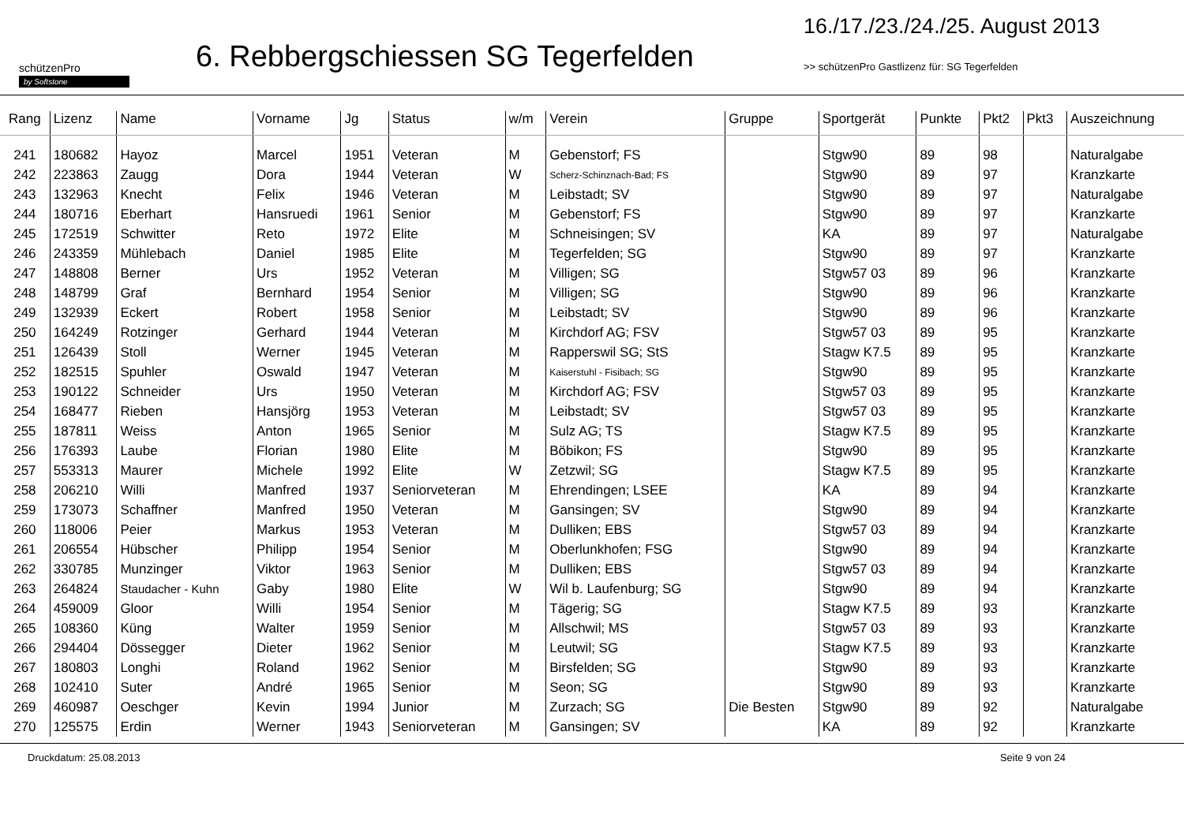schützenPro
by Softstone
6. Rebbergschiessen SG Tegerfelden
16./17./23./24./25. August 2013
>> schützenPro Gastlizenz für: SG Tegerfelden
| Rang | Lizenz | Name | Vorname | Jg | Status | w/m | Verein | Gruppe | Sportgerät | Punkte | Pkt2 | Pkt3 | Auszeichnung |
| --- | --- | --- | --- | --- | --- | --- | --- | --- | --- | --- | --- | --- | --- |
| 241 | 180682 | Hayoz | Marcel | 1951 | Veteran | M | Gebenstorf; FS | | Stgw90 | 89 | 98 | | Naturalgabe |
| 242 | 223863 | Zaugg | Dora | 1944 | Veteran | W | Scherz-Schinznach-Bad; FS | | Stgw90 | 89 | 97 | | Kranzkarte |
| 243 | 132963 | Knecht | Felix | 1946 | Veteran | M | Leibstadt; SV | | Stgw90 | 89 | 97 | | Naturalgabe |
| 244 | 180716 | Eberhart | Hansruedi | 1961 | Senior | M | Gebenstorf; FS | | Stgw90 | 89 | 97 | | Kranzkarte |
| 245 | 172519 | Schwitter | Reto | 1972 | Elite | M | Schneisingen; SV | | KA | 89 | 97 | | Naturalgabe |
| 246 | 243359 | Mühlebach | Daniel | 1985 | Elite | M | Tegerfelden; SG | | Stgw90 | 89 | 97 | | Kranzkarte |
| 247 | 148808 | Berner | Urs | 1952 | Veteran | M | Villigen; SG | | Stgw57 03 | 89 | 96 | | Kranzkarte |
| 248 | 148799 | Graf | Bernhard | 1954 | Senior | M | Villigen; SG | | Stgw90 | 89 | 96 | | Kranzkarte |
| 249 | 132939 | Eckert | Robert | 1958 | Senior | M | Leibstadt; SV | | Stgw90 | 89 | 96 | | Kranzkarte |
| 250 | 164249 | Rotzinger | Gerhard | 1944 | Veteran | M | Kirchdorf AG; FSV | | Stgw57 03 | 89 | 95 | | Kranzkarte |
| 251 | 126439 | Stoll | Werner | 1945 | Veteran | M | Rapperswil SG; StS | | Stagw K7.5 | 89 | 95 | | Kranzkarte |
| 252 | 182515 | Spuhler | Oswald | 1947 | Veteran | M | Kaiserstuhl - Fisibach; SG | | Stgw90 | 89 | 95 | | Kranzkarte |
| 253 | 190122 | Schneider | Urs | 1950 | Veteran | M | Kirchdorf AG; FSV | | Stgw57 03 | 89 | 95 | | Kranzkarte |
| 254 | 168477 | Rieben | Hansjörg | 1953 | Veteran | M | Leibstadt; SV | | Stgw57 03 | 89 | 95 | | Kranzkarte |
| 255 | 187811 | Weiss | Anton | 1965 | Senior | M | Sulz AG; TS | | Stagw K7.5 | 89 | 95 | | Kranzkarte |
| 256 | 176393 | Laube | Florian | 1980 | Elite | M | Böbikon; FS | | Stgw90 | 89 | 95 | | Kranzkarte |
| 257 | 553313 | Maurer | Michele | 1992 | Elite | W | Zetzwil; SG | | Stagw K7.5 | 89 | 95 | | Kranzkarte |
| 258 | 206210 | Willi | Manfred | 1937 | Seniorveteran | M | Ehrendingen; LSEE | | KA | 89 | 94 | | Kranzkarte |
| 259 | 173073 | Schaffner | Manfred | 1950 | Veteran | M | Gansingen; SV | | Stgw90 | 89 | 94 | | Kranzkarte |
| 260 | 118006 | Peier | Markus | 1953 | Veteran | M | Dulliken; EBS | | Stgw57 03 | 89 | 94 | | Kranzkarte |
| 261 | 206554 | Hübscher | Philipp | 1954 | Senior | M | Oberlunkhofen; FSG | | Stgw90 | 89 | 94 | | Kranzkarte |
| 262 | 330785 | Munzinger | Viktor | 1963 | Senior | M | Dulliken; EBS | | Stgw57 03 | 89 | 94 | | Kranzkarte |
| 263 | 264824 | Staudacher - Kuhn | Gaby | 1980 | Elite | W | Wil b. Laufenburg; SG | | Stgw90 | 89 | 94 | | Kranzkarte |
| 264 | 459009 | Gloor | Willi | 1954 | Senior | M | Tägerig; SG | | Stagw K7.5 | 89 | 93 | | Kranzkarte |
| 265 | 108360 | Küng | Walter | 1959 | Senior | M | Allschwil; MS | | Stgw57 03 | 89 | 93 | | Kranzkarte |
| 266 | 294404 | Dössegger | Dieter | 1962 | Senior | M | Leutwil; SG | | Stagw K7.5 | 89 | 93 | | Kranzkarte |
| 267 | 180803 | Longhi | Roland | 1962 | Senior | M | Birsfelden; SG | | Stgw90 | 89 | 93 | | Kranzkarte |
| 268 | 102410 | Suter | André | 1965 | Senior | M | Seon; SG | | Stgw90 | 89 | 93 | | Kranzkarte |
| 269 | 460987 | Oeschger | Kevin | 1994 | Junior | M | Zurzach; SG | Die Besten | Stgw90 | 89 | 92 | | Naturalgabe |
| 270 | 125575 | Erdin | Werner | 1943 | Seniorveteran | M | Gansingen; SV | | KA | 89 | 92 | | Kranzkarte |
Druckdatum: 25.08.2013 Seite 9 von 24